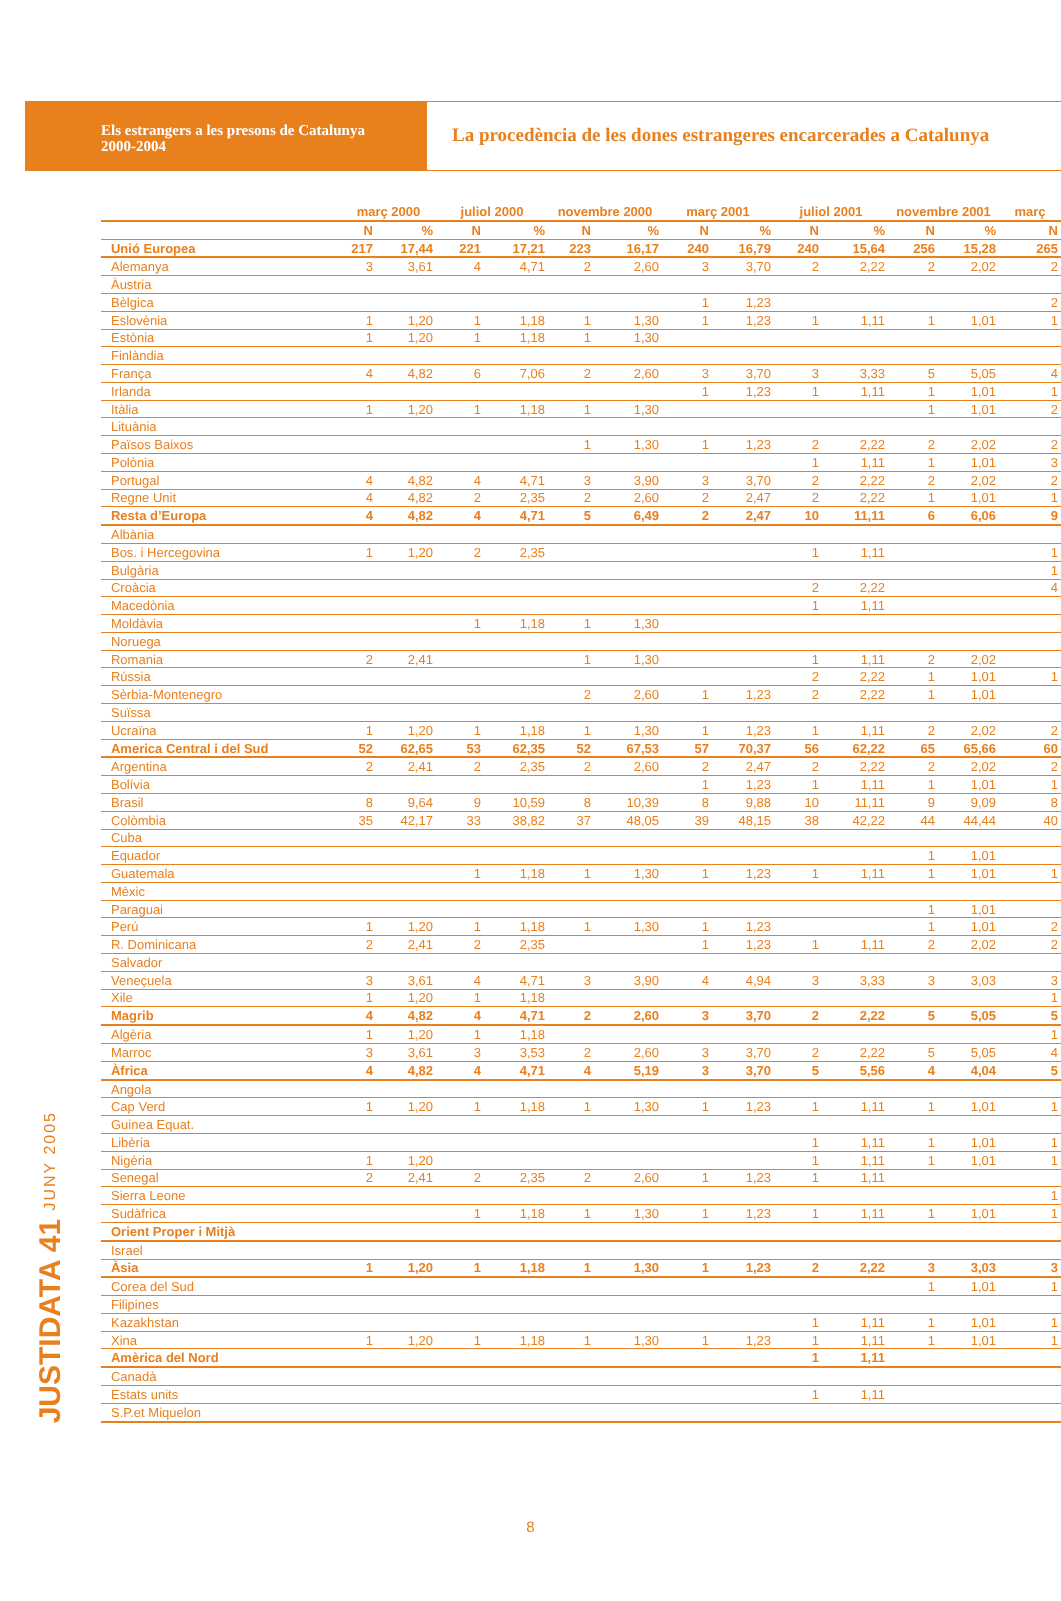Els estrangers a les presons de Catalunya
2000-2004
La procedència de les dones estrangeres encarcerades a Catalunya
JUSTIDATA 41 JUNY 2005
| | març 2000 | | juliol 2000 | | novembre 2000 | | març 2001 | | juliol 2001 | | novembre 2001 | | març |
| --- | --- | --- | --- | --- | --- | --- | --- | --- | --- | --- | --- | --- | --- |
| | N | % | N | % | N | % | N | % | N | % | N | % | N |
| Unió Europea | 217 | 17,44 | 221 | 17,21 | 223 | 16,17 | 240 | 16,79 | 240 | 15,64 | 256 | 15,28 | 265 |
| Alemanya | 3 | 3,61 | 4 | 4,71 | 2 | 2,60 | 3 | 3,70 | 2 | 2,22 | 2 | 2,02 | 2 |
| Àustria | | | | | | | | | | | | | |
| Bèlgica | | | | | | | 1 | 1,23 | | | | | 2 |
| Eslovènia | 1 | 1,20 | 1 | 1,18 | 1 | 1,30 | 1 | 1,23 | 1 | 1,11 | 1 | 1,01 | 1 |
| Estònia | 1 | 1,20 | 1 | 1,18 | 1 | 1,30 | | | | | | | |
| Finlàndia | | | | | | | | | | | | | |
| França | 4 | 4,82 | 6 | 7,06 | 2 | 2,60 | 3 | 3,70 | 3 | 3,33 | 5 | 5,05 | 4 |
| Irlanda | | | | | | | 1 | 1,23 | 1 | 1,11 | 1 | 1,01 | 1 |
| Itàlia | 1 | 1,20 | 1 | 1,18 | 1 | 1,30 | | | | | 1 | 1,01 | 2 |
| Lituània | | | | | | | | | | | | | |
| Països Baixos | | | | | 1 | 1,30 | 1 | 1,23 | 2 | 2,22 | 2 | 2,02 | 2 |
| Polònia | | | | | | | | | 1 | 1,11 | 1 | 1,01 | 3 |
| Portugal | 4 | 4,82 | 4 | 4,71 | 3 | 3,90 | 3 | 3,70 | 2 | 2,22 | 2 | 2,02 | 2 |
| Regne Unit | 4 | 4,82 | 2 | 2,35 | 2 | 2,60 | 2 | 2,47 | 2 | 2,22 | 1 | 1,01 | 1 |
| Resta d’Europa | 4 | 4,82 | 4 | 4,71 | 5 | 6,49 | 2 | 2,47 | 10 | 11,11 | 6 | 6,06 | 9 |
| Albània | | | | | | | | | | | | | |
| Bos. i Hercegovina | 1 | 1,20 | 2 | 2,35 | | | | | 1 | 1,11 | | | 1 |
| Bulgària | | | | | | | | | | | | | 1 |
| Croàcia | | | | | | | | | 2 | 2,22 | | | 4 |
| Macedònia | | | | | | | | | 1 | 1,11 | | | |
| Moldàvia | | | 1 | 1,18 | 1 | 1,30 | | | | | | | |
| Noruega | | | | | | | | | | | | | |
| Romania | 2 | 2,41 | | | 1 | 1,30 | | | 1 | 1,11 | 2 | 2,02 | |
| Rússia | | | | | | | | | 2 | 2,22 | 1 | 1,01 | 1 |
| Sèrbia-Montenegro | | | | | 2 | 2,60 | 1 | 1,23 | 2 | 2,22 | 1 | 1,01 | |
| Suïssa | | | | | | | | | | | | | |
| Ucraïna | 1 | 1,20 | 1 | 1,18 | 1 | 1,30 | 1 | 1,23 | 1 | 1,11 | 2 | 2,02 | 2 |
| America Central i del Sud | 52 | 62,65 | 53 | 62,35 | 52 | 67,53 | 57 | 70,37 | 56 | 62,22 | 65 | 65,66 | 60 |
| Argentina | 2 | 2,41 | 2 | 2,35 | 2 | 2,60 | 2 | 2,47 | 2 | 2,22 | 2 | 2,02 | 2 |
| Bolívia | | | | | | | 1 | 1,23 | 1 | 1,11 | 1 | 1,01 | 1 |
| Brasil | 8 | 9,64 | 9 | 10,59 | 8 | 10,39 | 8 | 9,88 | 10 | 11,11 | 9 | 9,09 | 8 |
| Colòmbia | 35 | 42,17 | 33 | 38,82 | 37 | 48,05 | 39 | 48,15 | 38 | 42,22 | 44 | 44,44 | 40 |
| Cuba | | | | | | | | | | | | | |
| Equador | | | | | | | | | | | 1 | 1,01 | |
| Guatemala | | | 1 | 1,18 | 1 | 1,30 | 1 | 1,23 | 1 | 1,11 | 1 | 1,01 | 1 |
| Mèxic | | | | | | | | | | | | | |
| Paraguai | | | | | | | | | | | 1 | 1,01 | |
| Perú | 1 | 1,20 | 1 | 1,18 | 1 | 1,30 | 1 | 1,23 | | | 1 | 1,01 | 2 |
| R. Dominicana | 2 | 2,41 | 2 | 2,35 | | | 1 | 1,23 | 1 | 1,11 | 2 | 2,02 | 2 |
| Salvador | | | | | | | | | | | | | |
| Veneçuela | 3 | 3,61 | 4 | 4,71 | 3 | 3,90 | 4 | 4,94 | 3 | 3,33 | 3 | 3,03 | 3 |
| Xile | 1 | 1,20 | 1 | 1,18 | | | | | | | | | 1 |
| Magrib | 4 | 4,82 | 4 | 4,71 | 2 | 2,60 | 3 | 3,70 | 2 | 2,22 | 5 | 5,05 | 5 |
| Algèria | 1 | 1,20 | 1 | 1,18 | | | | | | | | | 1 |
| Marroc | 3 | 3,61 | 3 | 3,53 | 2 | 2,60 | 3 | 3,70 | 2 | 2,22 | 5 | 5,05 | 4 |
| Àfrica | 4 | 4,82 | 4 | 4,71 | 4 | 5,19 | 3 | 3,70 | 5 | 5,56 | 4 | 4,04 | 5 |
| Angola | | | | | | | | | | | | | |
| Cap Verd | 1 | 1,20 | 1 | 1,18 | 1 | 1,30 | 1 | 1,23 | 1 | 1,11 | 1 | 1,01 | 1 |
| Guinea Equat. | | | | | | | | | | | | | |
| Libèria | | | | | | | | | 1 | 1,11 | 1 | 1,01 | 1 |
| Nigèria | 1 | 1,20 | | | | | | | 1 | 1,11 | 1 | 1,01 | 1 |
| Senegal | 2 | 2,41 | 2 | 2,35 | 2 | 2,60 | 1 | 1,23 | 1 | 1,11 | | | |
| Sierra Leone | | | | | | | | | | | | | 1 |
| Sudàfrica | | | 1 | 1,18 | 1 | 1,30 | 1 | 1,23 | 1 | 1,11 | 1 | 1,01 | 1 |
| Orient Proper i Mitjà | | | | | | | | | | | | | |
| Israel | | | | | | | | | | | | | |
| Àsia | 1 | 1,20 | 1 | 1,18 | 1 | 1,30 | 1 | 1,23 | 2 | 2,22 | 3 | 3,03 | 3 |
| Corea del Sud | | | | | | | | | | | 1 | 1,01 | 1 |
| Filipines | | | | | | | | | | | | | |
| Kazakhstan | | | | | | | | | 1 | 1,11 | 1 | 1,01 | 1 |
| Xina | 1 | 1,20 | 1 | 1,18 | 1 | 1,30 | 1 | 1,23 | 1 | 1,11 | 1 | 1,01 | 1 |
| Amèrica del Nord | | | | | | | | | 1 | 1,11 | | | |
| Canadà | | | | | | | | | | | | | |
| Estats units | | | | | | | | | 1 | 1,11 | | | |
| S.P.et Miquelon | | | | | | | | | | | | | |
8